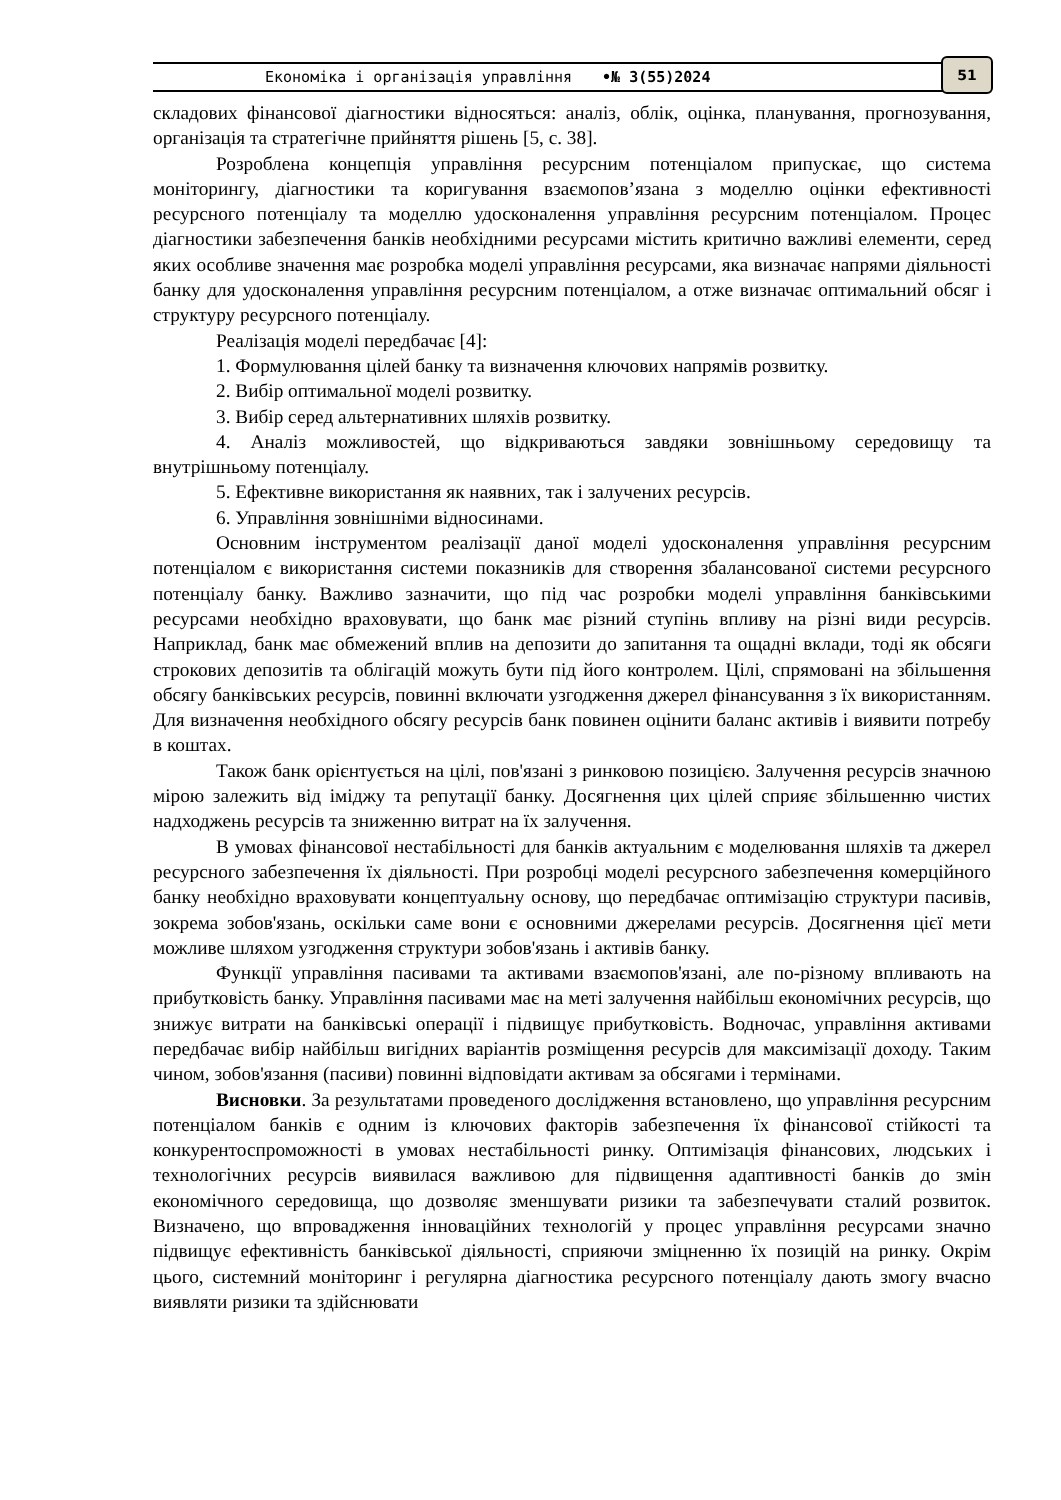Економіка і організація управління •№ 3(55)2024
51
складових фінансової діагностики відносяться: аналіз, облік, оцінка, планування, прогнозування, організація та стратегічне прийняття рішень [5, с. 38].
Розроблена концепція управління ресурсним потенціалом припускає, що система моніторингу, діагностики та коригування взаємопов’язана з моделлю оцінки ефективності ресурсного потенціалу та моделлю удосконалення управління ресурсним потенціалом. Процес діагностики забезпечення банків необхідними ресурсами містить критично важливі елементи, серед яких особливе значення має розробка моделі управління ресурсами, яка визначає напрями діяльності банку для удосконалення управління ресурсним потенціалом, а отже визначає оптимальний обсяг і структуру ресурсного потенціалу.
Реалізація моделі передбачає [4]:
1. Формулювання цілей банку та визначення ключових напрямів розвитку.
2. Вибір оптимальної моделі розвитку.
3. Вибір серед альтернативних шляхів розвитку.
4. Аналіз можливостей, що відкриваються завдяки зовнішньому середовищу та внутрішньому потенціалу.
5. Ефективне використання як наявних, так і залучених ресурсів.
6. Управління зовнішніми відносинами.
Основним інструментом реалізації даної моделі удосконалення управління ресурсним потенціалом є використання системи показників для створення збалансованої системи ресурсного потенціалу банку. Важливо зазначити, що під час розробки моделі управління банківськими ресурсами необхідно враховувати, що банк має різний ступінь впливу на різні види ресурсів. Наприклад, банк має обмежений вплив на депозити до запитання та ощадні вклади, тоді як обсяги строкових депозитів та облігацій можуть бути під його контролем. Цілі, спрямовані на збільшення обсягу банківських ресурсів, повинні включати узгодження джерел фінансування з їх використанням. Для визначення необхідного обсягу ресурсів банк повинен оцінити баланс активів і виявити потребу в коштах.
Також банк орієнтується на цілі, пов'язані з ринковою позицією. Залучення ресурсів значною мірою залежить від іміджу та репутації банку. Досягнення цих цілей сприяє збільшенню чистих надходжень ресурсів та зниженню витрат на їх залучення.
В умовах фінансової нестабільності для банків актуальним є моделювання шляхів та джерел ресурсного забезпечення їх діяльності. При розробці моделі ресурсного забезпечення комерційного банку необхідно враховувати концептуальну основу, що передбачає оптимізацію структури пасивів, зокрема зобов'язань, оскільки саме вони є основними джерелами ресурсів. Досягнення цієї мети можливе шляхом узгодження структури зобов'язань і активів банку.
Функції управління пасивами та активами взаємопов'язані, але по-різному впливають на прибутковість банку. Управління пасивами має на меті залучення найбільш економічних ресурсів, що знижує витрати на банківські операції і підвищує прибутковість. Водночас, управління активами передбачає вибір найбільш вигідних варіантів розміщення ресурсів для максимізації доходу. Таким чином, зобов'язання (пасиви) повинні відповідати активам за обсягами і термінами.
Висновки. За результатами проведеного дослідження встановлено, що управління ресурсним потенціалом банків є одним із ключових факторів забезпечення їх фінансової стійкості та конкурентоспроможності в умовах нестабільності ринку. Оптимізація фінансових, людських і технологічних ресурсів виявилася важливою для підвищення адаптивності банків до змін економічного середовища, що дозволяє зменшувати ризики та забезпечувати сталий розвиток. Визначено, що впровадження інноваційних технологій у процес управління ресурсами значно підвищує ефективність банківської діяльності, сприяючи зміцненню їх позицій на ринку. Окрім цього, системний моніторинг і регулярна діагностика ресурсного потенціалу дають змогу вчасно виявляти ризики та здійснювати